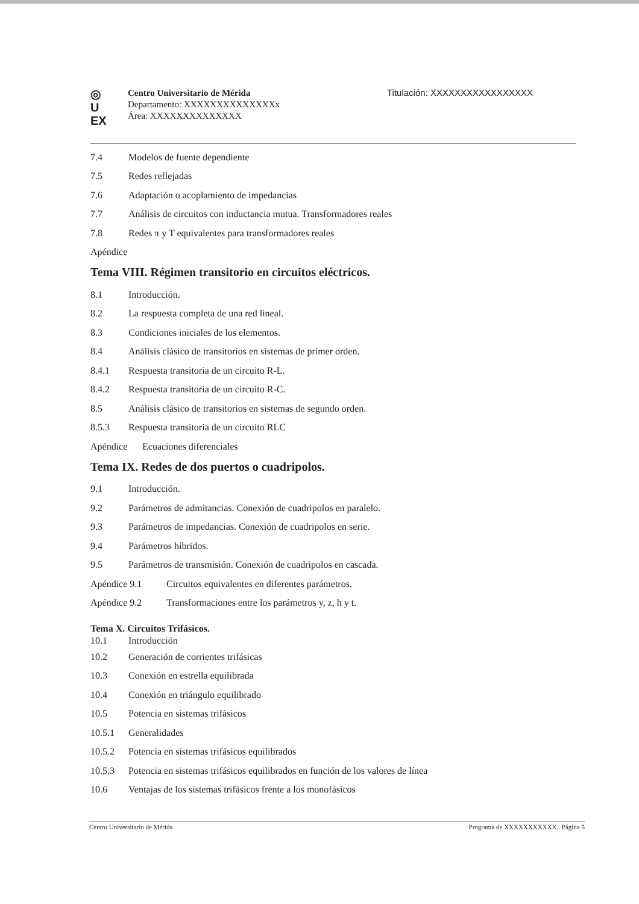◎
U
EX
Centro Universitario de Mérida
Departamento: XXXXXXXXXXXXXXx
Área: XXXXXXXXXXXXXX
Titulación: XXXXXXXXXXXXXXXXX
7.4 Modelos de fuente dependiente
7.5 Redes reflejadas
7.6 Adaptación o acoplamiento de impedancias
7.7 Análisis de circuitos con inductancia mutua. Transformadores reales
7.8 Redes π y T equivalentes para transformadores reales
Apéndice
Tema VIII. Régimen transitorio en circuitos eléctricos.
8.1 Introducción.
8.2 La respuesta completa de una red lineal.
8.3 Condiciones iniciales de los elementos.
8.4 Análisis clásico de transitorios en sistemas de primer orden.
8.4.1 Respuesta transitoria de un circuito R-L.
8.4.2 Respuesta transitoria de un circuito R-C.
8.5 Análisis clásico de transitorios en sistemas de segundo orden.
8.5.3 Respuesta transitoria de un circuito RLC
Apéndice Ecuaciones diferenciales
Tema IX. Redes de dos puertos o cuadripolos.
9.1 Introducción.
9.2 Parámetros de admitancias. Conexión de cuadripolos en paralelo.
9.3 Parámetros de impedancias. Conexión de cuadripolos en serie.
9.4 Parámetros híbridos.
9.5 Parámetros de transmisión. Conexión de cuadripolos en cascada.
Apéndice 9.1 Circuitos equivalentes en diferentes parámetros.
Apéndice 9.2 Transformaciones entre los parámetros y, z, h y t.
Tema X. Circuitos Trifásicos.
10.1 Introducción
10.2 Generación de corrientes trifásicas
10.3 Conexión en estrella equilibrada
10.4 Conexión en triángulo equilibrado
10.5 Potencia en sistemas trifásicos
10.5.1 Generalidades
10.5.2 Potencia en sistemas trifásicos equilibrados
10.5.3 Potencia en sistemas trifásicos equilibrados en función de los valores de línea
10.6 Ventajas de los sistemas trifásicos frente a los monofásicos
Centro Universitario de Mérida Programa de XXXXXXXXXXX.. Página 5